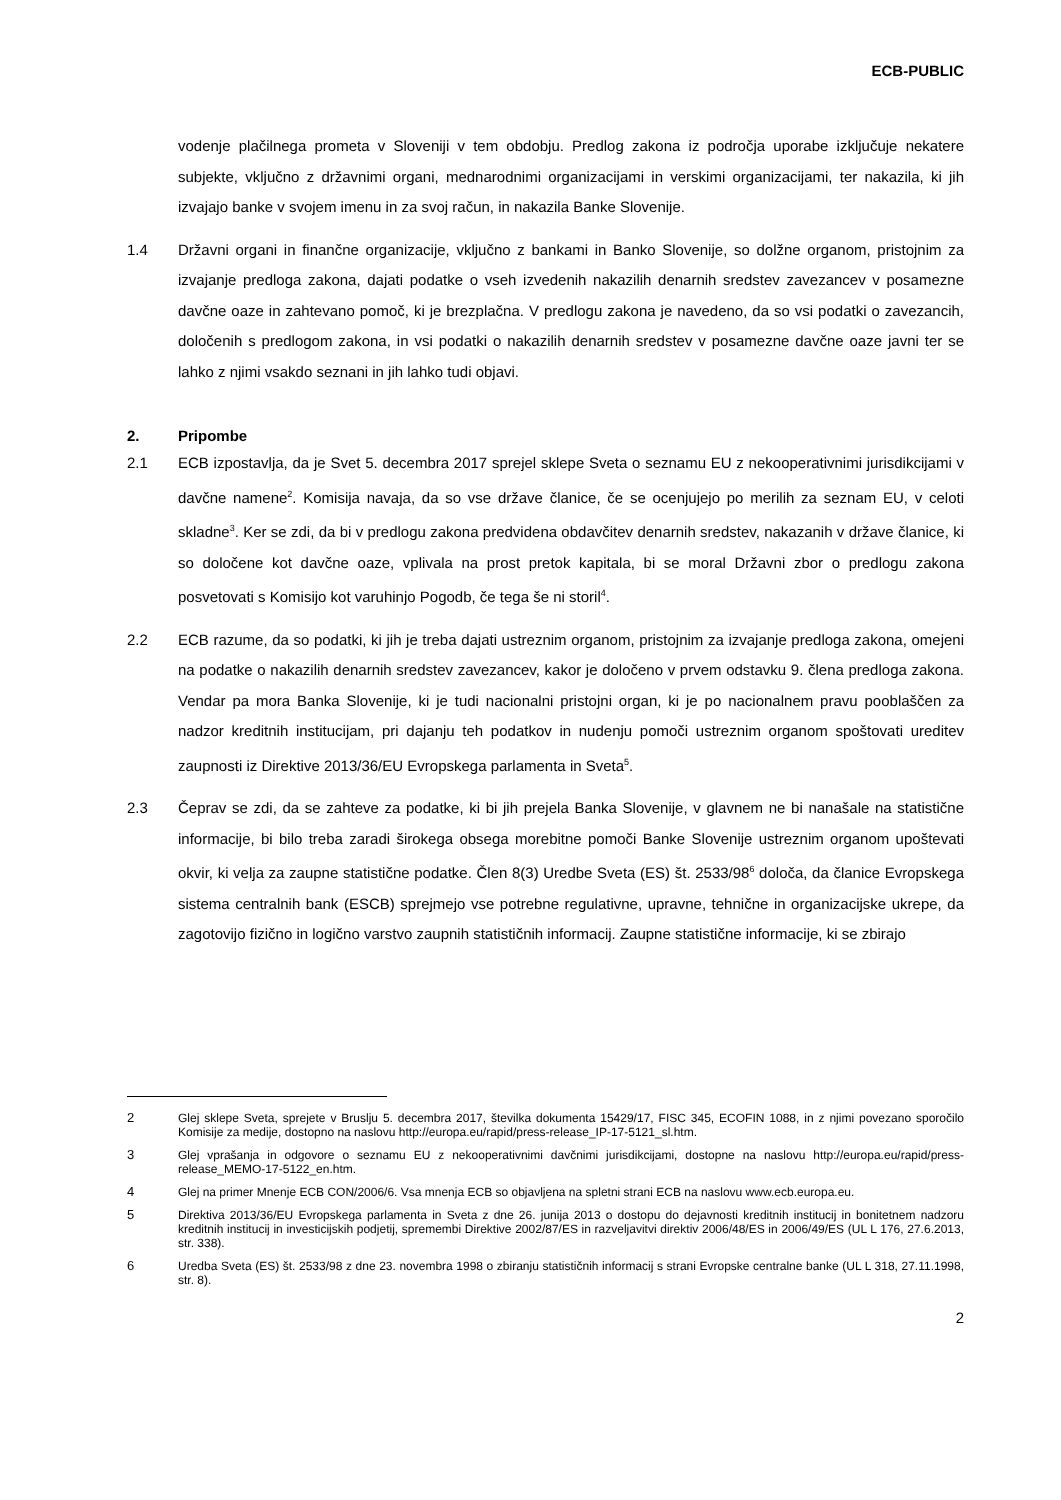ECB-PUBLIC
vodenje plačilnega prometa v Sloveniji v tem obdobju. Predlog zakona iz področja uporabe izključuje nekatere subjekte, vključno z državnimi organi, mednarodnimi organizacijami in verskimi organizacijami, ter nakazila, ki jih izvajajo banke v svojem imenu in za svoj račun, in nakazila Banke Slovenije.
1.4 Državni organi in finančne organizacije, vključno z bankami in Banko Slovenije, so dolžne organom, pristojnim za izvajanje predloga zakona, dajati podatke o vseh izvedenih nakazilih denarnih sredstev zavezancev v posamezne davčne oaze in zahtevano pomoč, ki je brezplačna. V predlogu zakona je navedeno, da so vsi podatki o zavezancih, določenih s predlogom zakona, in vsi podatki o nakazilih denarnih sredstev v posamezne davčne oaze javni ter se lahko z njimi vsakdo seznani in jih lahko tudi objavi.
2. Pripombe
2.1 ECB izpostavlja, da je Svet 5. decembra 2017 sprejel sklepe Sveta o seznamu EU z nekooperativnimi jurisdikcijami v davčne namene<sup>2</sup>. Komisija navaja, da so vse države članice, če se ocenjujejo po merilih za seznam EU, v celoti skladne<sup>3</sup>. Ker se zdi, da bi v predlogu zakona predvidena obdavčitev denarnih sredstev, nakazanih v države članice, ki so določene kot davčne oaze, vplivala na prost pretok kapitala, bi se moral Državni zbor o predlogu zakona posvetovati s Komisijo kot varuhinjo Pogodb, če tega še ni storil<sup>4</sup>.
2.2 ECB razume, da so podatki, ki jih je treba dajati ustreznim organom, pristojnim za izvajanje predloga zakona, omejeni na podatke o nakazilih denarnih sredstev zavezancev, kakor je določeno v prvem odstavku 9. člena predloga zakona. Vendar pa mora Banka Slovenije, ki je tudi nacionalni pristojni organ, ki je po nacionalnem pravu pooblaščen za nadzor kreditnih institucijam, pri dajanju teh podatkov in nudenju pomoči ustreznim organom spoštovati ureditev zaupnosti iz Direktive 2013/36/EU Evropskega parlamenta in Sveta<sup>5</sup>.
2.3 Čeprav se zdi, da se zahteve za podatke, ki bi jih prejela Banka Slovenije, v glavnem ne bi nanašale na statistične informacije, bi bilo treba zaradi širokega obsega morebitne pomoči Banke Slovenije ustreznim organom upoštevati okvir, ki velja za zaupne statistične podatke. Člen 8(3) Uredbe Sveta (ES) št. 2533/98<sup>6</sup> določa, da članice Evropskega sistema centralnih bank (ESCB) sprejmejo vse potrebne regulativne, upravne, tehnične in organizacijske ukrepe, da zagotovijo fizično in logično varstvo zaupnih statističnih informacij. Zaupne statistične informacije, ki se zbirajo
2 Glej sklepe Sveta, sprejete v Bruslju 5. decembra 2017, številka dokumenta 15429/17, FISC 345, ECOFIN 1088, in z njimi povezano sporočilo Komisije za medije, dostopno na naslovu http://europa.eu/rapid/press-release_IP-17-5121_sl.htm.
3 Glej vprašanja in odgovore o seznamu EU z nekooperativnimi davčnimi jurisdikcijami, dostopne na naslovu http://europa.eu/rapid/press-release_MEMO-17-5122_en.htm.
4 Glej na primer Mnenje ECB CON/2006/6. Vsa mnenja ECB so objavljena na spletni strani ECB na naslovu www.ecb.europa.eu.
5 Direktiva 2013/36/EU Evropskega parlamenta in Sveta z dne 26. junija 2013 o dostopu do dejavnosti kreditnih institucij in bonitetnem nadzoru kreditnih institucij in investicijskih podjetij, spremembi Direktive 2002/87/ES in razveljavitvi direktiv 2006/48/ES in 2006/49/ES (UL L 176, 27.6.2013, str. 338).
6 Uredba Sveta (ES) št. 2533/98 z dne 23. novembra 1998 o zbiranju statističnih informacij s strani Evropske centralne banke (UL L 318, 27.11.1998, str. 8).
2